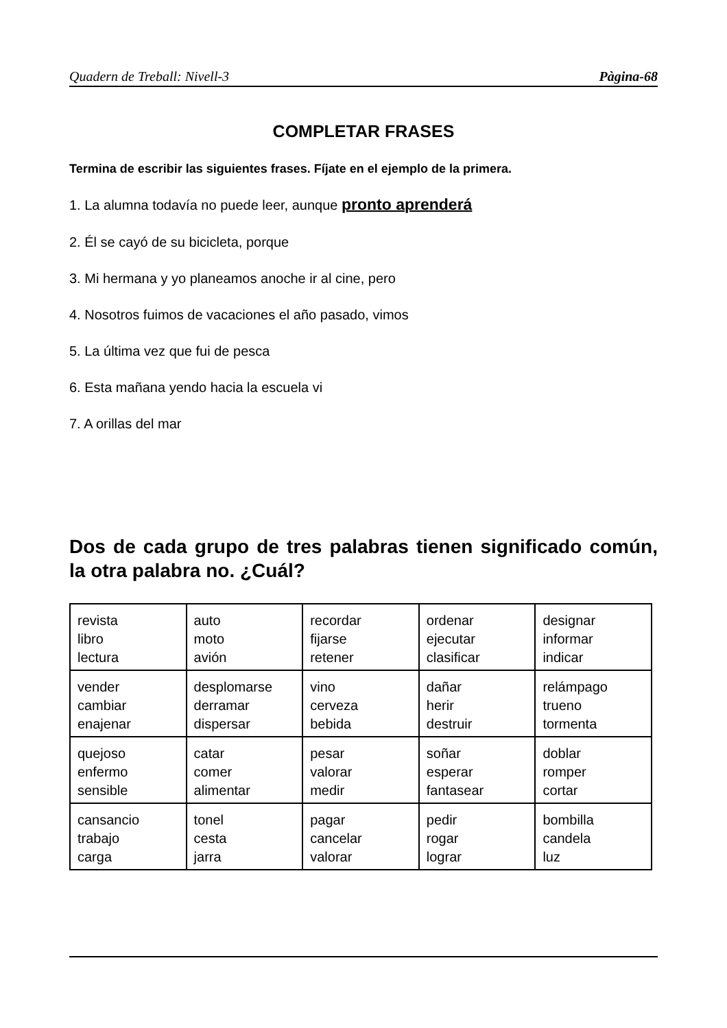Quadern de Treball: Nivell-3 Pàgina-68
COMPLETAR FRASES
Termina de escribir las siguientes frases. Fíjate en el ejemplo de la primera.
1. La alumna todavía no puede leer, aunque pronto aprenderá
2. Él se cayó de su bicicleta, porque
3. Mi hermana y yo planeamos anoche ir al cine, pero
4. Nosotros fuimos de vacaciones el año pasado, vimos
5. La última vez que fui de pesca
6. Esta mañana yendo hacia la escuela vi
7. A orillas del mar
Dos de cada grupo de tres palabras tienen significado común, la otra palabra no. ¿Cuál?
| revista libro lectura | auto moto avión | recordar fijarse retener | ordenar ejecutar clasificar | designar informar indicar |
| vender cambiar enajenar | desplomarse derramar dispersar | vino cerveza bebida | dañar herir destruir | relámpago trueno tormenta |
| quejoso enfermo sensible | catar comer alimentar | pesar valorar medir | soñar esperar fantasear | doblar romper cortar |
| cansancio trabajo carga | tonel cesta jarra | pagar cancelar valorar | pedir rogar lograr | bombilla candela luz |